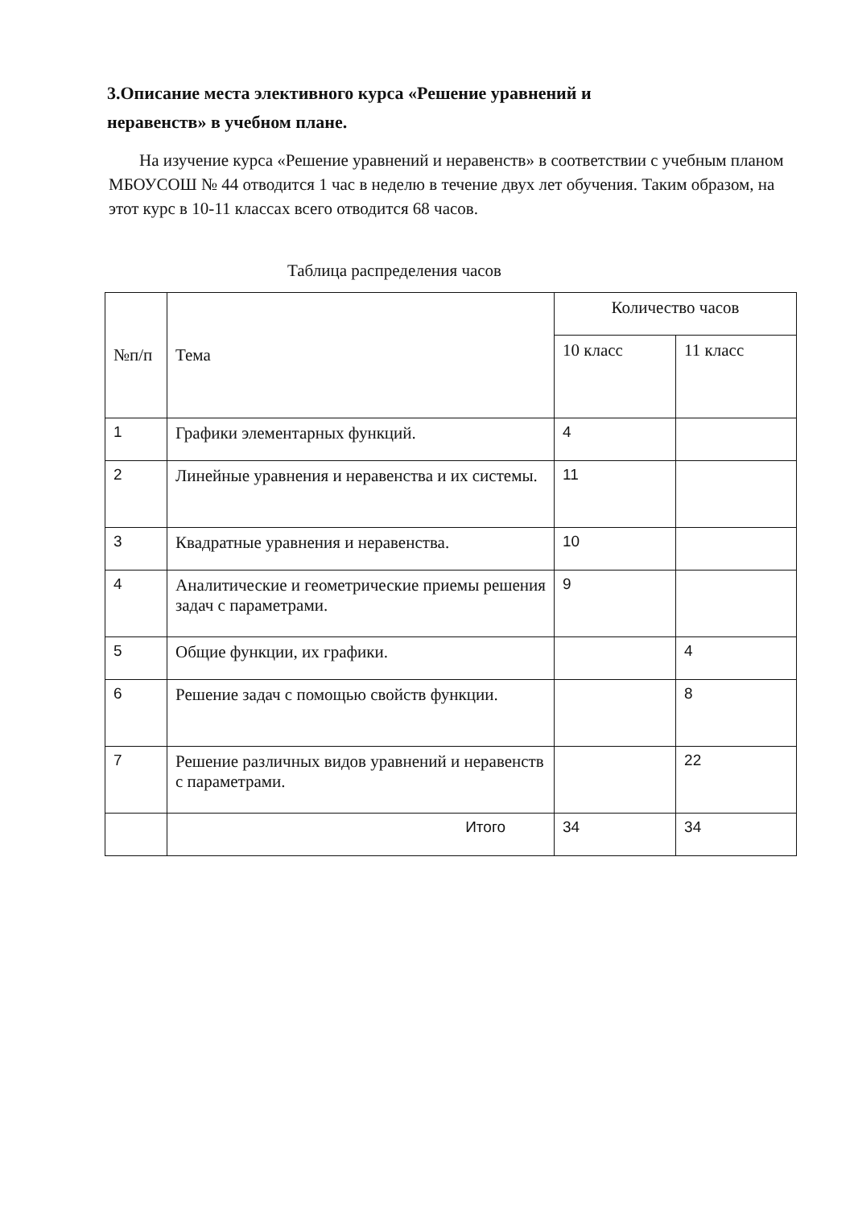3.Описание места элективного курса «Решение уравнений и неравенств» в учебном плане.
На изучение курса «Решение уравнений и неравенств» в соответствии с учебным планом МБОУСОШ № 44 отводится 1 час в неделю в течение двух лет обучения. Таким образом, на этот курс в 10-11 классах всего отводится 68 часов.
Таблица распределения часов
| №п/п | Тема | Количество часов | |
| --- | --- | --- | --- |
| | | 10 класс | 11 класс |
| 1 | Графики элементарных функций. | 4 | |
| 2 | Линейные уравнения и неравенства и их системы. | 11 | |
| 3 | Квадратные уравнения и неравенства. | 10 | |
| 4 | Аналитические и геометрические приемы решения задач с параметрами. | 9 | |
| 5 | Общие функции, их графики. | | 4 |
| 6 | Решение задач с помощью свойств функции. | | 8 |
| 7 | Решение различных видов уравнений и неравенств с параметрами. | | 22 |
| | Итого | 34 | 34 |